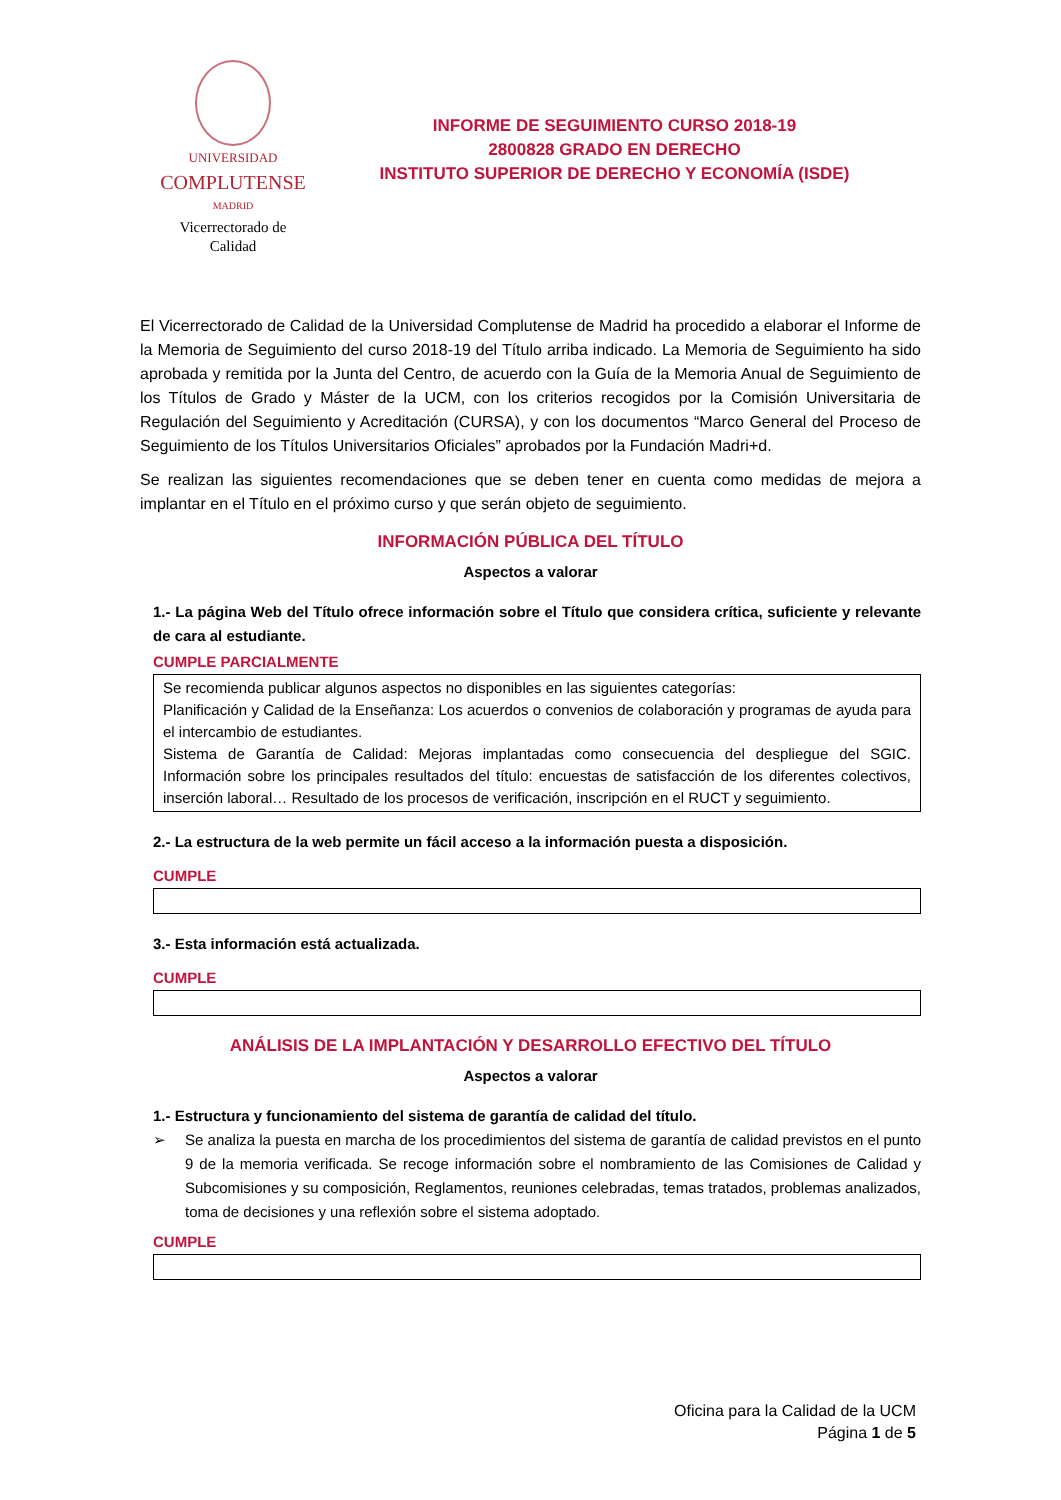UNIVERSIDAD
COMPLUTENSE
MADRID
Vicerrectorado de Calidad
INFORME DE SEGUIMIENTO CURSO 2018-19
2800828 GRADO EN DERECHO
INSTITUTO SUPERIOR DE DERECHO Y ECONOMÍA (ISDE)
El Vicerrectorado de Calidad de la Universidad Complutense de Madrid ha procedido a elaborar el Informe de la Memoria de Seguimiento del curso 2018-19 del Título arriba indicado. La Memoria de Seguimiento ha sido aprobada y remitida por la Junta del Centro, de acuerdo con la Guía de la Memoria Anual de Seguimiento de los Títulos de Grado y Máster de la UCM, con los criterios recogidos por la Comisión Universitaria de Regulación del Seguimiento y Acreditación (CURSA), y con los documentos “Marco General del Proceso de Seguimiento de los Títulos Universitarios Oficiales” aprobados por la Fundación Madri+d.
Se realizan las siguientes recomendaciones que se deben tener en cuenta como medidas de mejora a implantar en el Título en el próximo curso y que serán objeto de seguimiento.
INFORMACIÓN PÚBLICA DEL TÍTULO
Aspectos a valorar
1.- La página Web del Título ofrece información sobre el Título que considera crítica, suficiente y relevante de cara al estudiante.
CUMPLE PARCIALMENTE
Se recomienda publicar algunos aspectos no disponibles en las siguientes categorías:
Planificación y Calidad de la Enseñanza: Los acuerdos o convenios de colaboración y programas de ayuda para el intercambio de estudiantes.
Sistema de Garantía de Calidad: Mejoras implantadas como consecuencia del despliegue del SGIC. Información sobre los principales resultados del título: encuestas de satisfacción de los diferentes colectivos, inserción laboral… Resultado de los procesos de verificación, inscripción en el RUCT y seguimiento.
2.- La estructura de la web permite un fácil acceso a la información puesta a disposición.
CUMPLE
3.- Esta información está actualizada.
CUMPLE
ANÁLISIS DE LA IMPLANTACIÓN Y DESARROLLO EFECTIVO DEL TÍTULO
Aspectos a valorar
1.- Estructura y funcionamiento del sistema de garantía de calidad del título.
➢ Se analiza la puesta en marcha de los procedimientos del sistema de garantía de calidad previstos en el punto 9 de la memoria verificada. Se recoge información sobre el nombramiento de las Comisiones de Calidad y Subcomisiones y su composición, Reglamentos, reuniones celebradas, temas tratados, problemas analizados, toma de decisiones y una reflexión sobre el sistema adoptado.
CUMPLE
Oficina para la Calidad de la UCM
Página 1 de 5